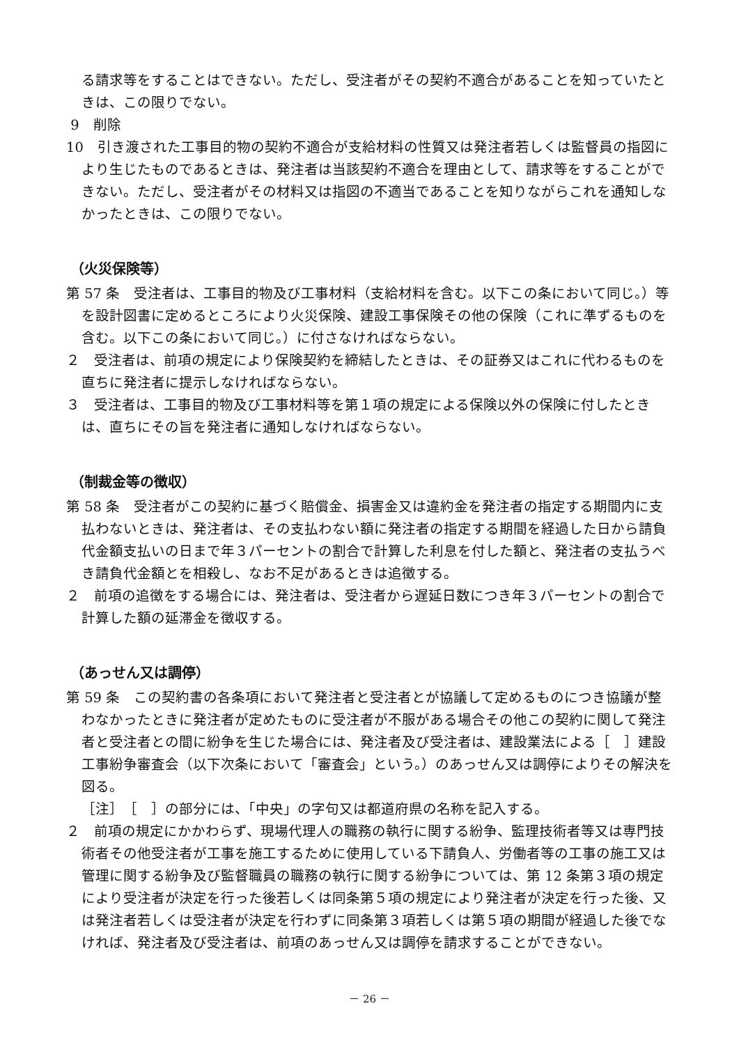る請求等をすることはできない。ただし、受注者がその契約不適合があることを知っていたときは、この限りでない。
9　削除
10　引き渡された工事目的物の契約不適合が支給材料の性質又は発注者若しくは監督員の指図により生じたものであるときは、発注者は当該契約不適合を理由として、請求等をすることができない。ただし、受注者がその材料又は指図の不適当であることを知りながらこれを通知しなかったときは、この限りでない。
（火災保険等）
第 57 条　受注者は、工事目的物及び工事材料（支給材料を含む。以下この条において同じ。）等を設計図書に定めるところにより火災保険、建設工事保険その他の保険（これに準ずるものを含む。以下この条において同じ。）に付さなければならない。
２　受注者は、前項の規定により保険契約を締結したときは、その証券又はこれに代わるものを直ちに発注者に提示しなければならない。
３　受注者は、工事目的物及び工事材料等を第１項の規定による保険以外の保険に付したときは、直ちにその旨を発注者に通知しなければならない。
（制裁金等の徴収）
第 58 条　受注者がこの契約に基づく賠償金、損害金又は違約金を発注者の指定する期間内に支払わないときは、発注者は、その支払わない額に発注者の指定する期間を経過した日から請負代金額支払いの日まで年３パーセントの割合で計算した利息を付した額と、発注者の支払うべき請負代金額とを相殺し、なお不足があるときは追徴する。
２　前項の追徴をする場合には、発注者は、受注者から遅延日数につき年３パーセントの割合で計算した額の延滞金を徴収する。
（あっせん又は調停）
第 59 条　この契約書の各条項において発注者と受注者とが協議して定めるものにつき協議が整わなかったときに発注者が定めたものに受注者が不服がある場合その他この契約に関して発注者と受注者との間に紛争を生じた場合には、発注者及び受注者は、建設業法による［　］建設工事紛争審査会（以下次条において「審査会」という。）のあっせん又は調停によりその解決を図る。
［注］　［　］の部分には、「中央」の字句又は都道府県の名称を記入する。
２　前項の規定にかかわらず、現場代理人の職務の執行に関する紛争、監理技術者等又は専門技術者その他受注者が工事を施工するために使用している下請負人、労働者等の工事の施工又は管理に関する紛争及び監督職員の職務の執行に関する紛争については、第 12 条第３項の規定により受注者が決定を行った後若しくは同条第５項の規定により発注者が決定を行った後、又は発注者若しくは受注者が決定を行わずに同条第３項若しくは第５項の期間が経過した後でなければ、発注者及び受注者は、前項のあっせん又は調停を請求することができない。
－ 26 －